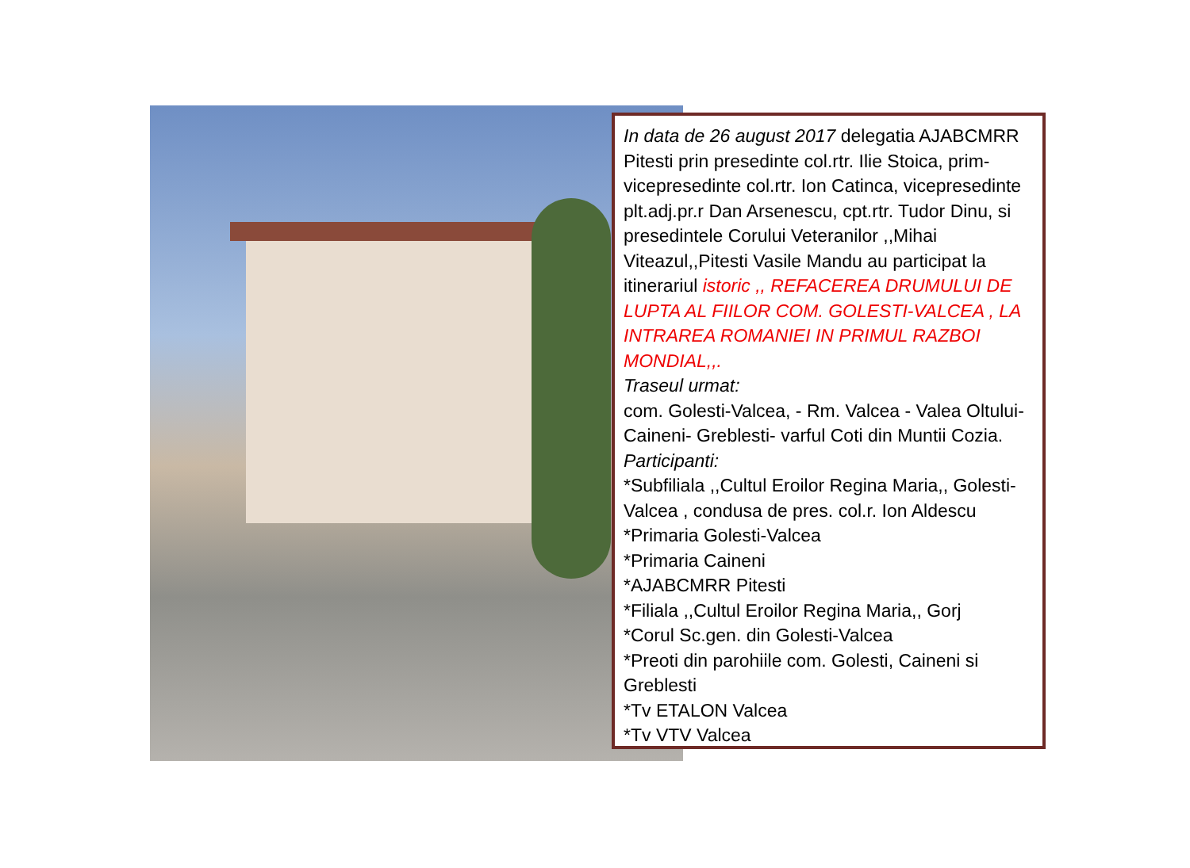In data de 26 august 2017 delegatia AJABCMRR Pitesti prin presedinte col.rtr. Ilie Stoica, prim-vicepresedinte col.rtr. Ion Catinca, vicepresedinte plt.adj.pr.r Dan Arsenescu, cpt.rtr. Tudor Dinu, si presedintele Corului Veteranilor ,,Mihai Viteazul,,Pitesti Vasile Mandu au participat la itinerariul istoric ,, REFACEREA DRUMULUI DE LUPTA AL FIILOR COM. GOLESTI-VALCEA , LA INTRAREA ROMANIEI IN PRIMUL RAZBOI MONDIAL,,.
Traseul urmat:
com. Golesti-Valcea, - Rm. Valcea - Valea Oltului-Caineni- Greblesti- varful Coti din Muntii Cozia.
Participanti:
*Subfiliala ,,Cultul Eroilor Regina Maria,, Golesti-Valcea , condusa de pres. col.r. Ion Aldescu
*Primaria Golesti-Valcea
*Primaria Caineni
*AJABCMRR Pitesti
*Filiala ,,Cultul Eroilor Regina Maria,, Gorj
*Corul Sc.gen. din Golesti-Valcea
*Preoti din parohiile com. Golesti, Caineni si Greblesti
*Tv ETALON Valcea
*Tv VTV Valcea